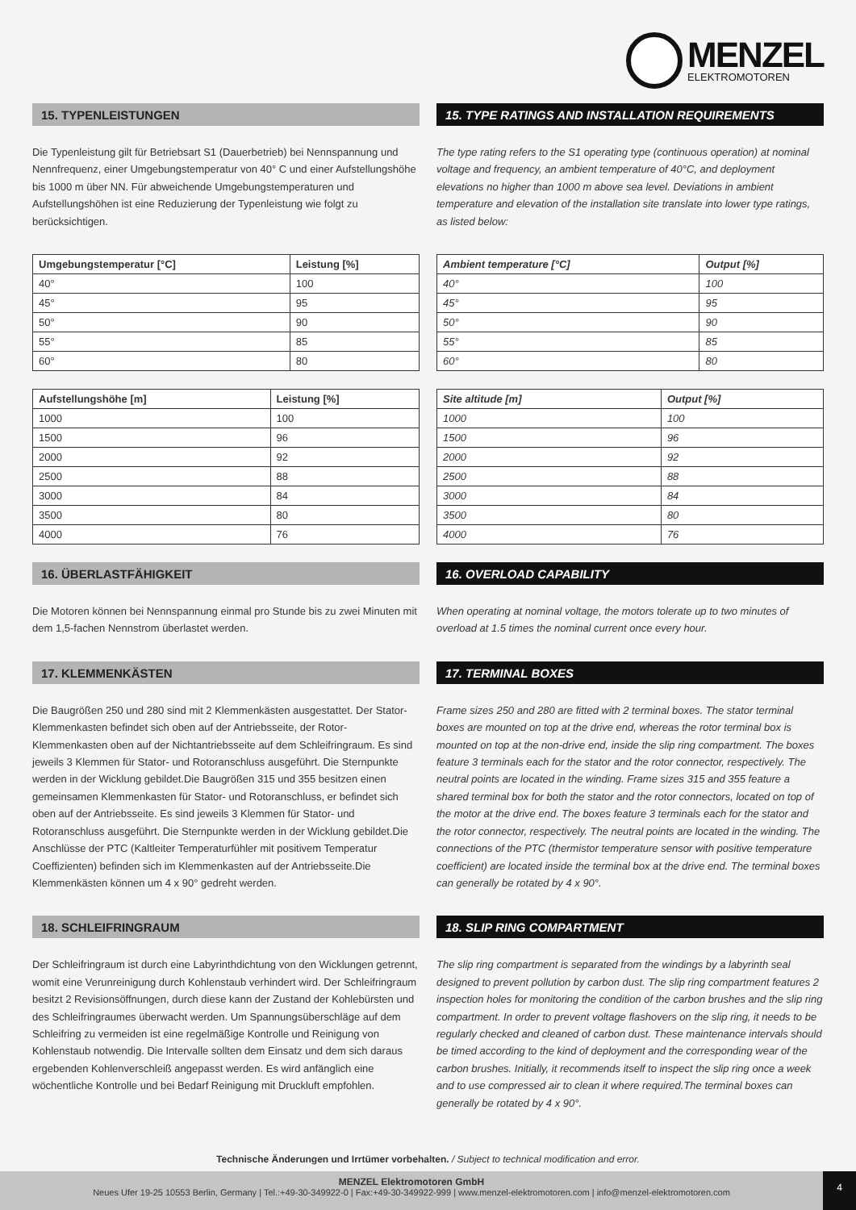MENZEL
ELEKTROMOTOREN
15. TYPENLEISTUNGEN
Die Typenleistung gilt für Betriebsart S1 (Dauerbetrieb) bei Nennspannung und Nennfrequenz, einer Umgebungstemperatur von 40° C und einer Aufstellungshöhe bis 1000 m über NN. Für abweichende Umgebungstemperaturen und Aufstellungshöhen ist eine Reduzierung der Typenleistung wie folgt zu berücksichtigen.
| Umgebungstemperatur [°C] | Leistung [%] |
| --- | --- |
| 40° | 100 |
| 45° | 95 |
| 50° | 90 |
| 55° | 85 |
| 60° | 80 |
| Aufstellungshöhe [m] | Leistung [%] |
| --- | --- |
| 1000 | 100 |
| 1500 | 96 |
| 2000 | 92 |
| 2500 | 88 |
| 3000 | 84 |
| 3500 | 80 |
| 4000 | 76 |
16. ÜBERLASTFÄHIGKEIT
Die Motoren können bei Nennspannung einmal pro Stunde bis zu zwei Minuten mit dem 1,5-fachen Nennstrom überlastet werden.
17. KLEMMENKÄSTEN
Die Baugrößen 250 und 280 sind mit 2 Klemmenkästen ausgestattet. Der Stator-Klemmenkasten befindet sich oben auf der Antriebsseite, der Rotor-Klemmenkasten oben auf der Nichtantriebsseite auf dem Schleifringraum. Es sind jeweils 3 Klemmen für Stator- und Rotoranschluss ausgeführt. Die Sternpunkte werden in der Wicklung gebildet.Die Baugrößen 315 und 355 besitzen einen gemeinsamen Klemmenkasten für Stator- und Rotoranschluss, er befindet sich oben auf der Antriebsseite. Es sind jeweils 3 Klemmen für Stator- und Rotoranschluss ausgeführt. Die Sternpunkte werden in der Wicklung gebildet.Die Anschlüsse der PTC (Kaltleiter Temperaturfühler mit positivem Temperatur Coeffizienten) befinden sich im Klemmenkasten auf der Antriebsseite.Die Klemmenkästen können um 4 x 90° gedreht werden.
18. SCHLEIFRINGRAUM
Der Schleifringraum ist durch eine Labyrinthdichtung von den Wicklungen getrennt, womit eine Verunreinigung durch Kohlenstaub verhindert wird. Der Schleifringraum besitzt 2 Revisionsöffnungen, durch diese kann der Zustand der Kohlebürsten und des Schleifringraumes überwacht werden. Um Spannungsüberschläge auf dem Schleifring zu vermeiden ist eine regelmäßige Kontrolle und Reinigung von Kohlenstaub notwendig. Die Intervalle sollten dem Einsatz und dem sich daraus ergebenden Kohlenverschleiß angepasst werden. Es wird anfänglich eine wöchentliche Kontrolle und bei Bedarf Reinigung mit Druckluft empfohlen.
15. TYPE RATINGS AND INSTALLATION REQUIREMENTS
The type rating refers to the S1 operating type (continuous operation) at nominal voltage and frequency, an ambient temperature of 40°C, and deployment elevations no higher than 1000 m above sea level. Deviations in ambient temperature and elevation of the installation site translate into lower type ratings, as listed below:
| Ambient temperature [°C] | Output [%] |
| --- | --- |
| 40° | 100 |
| 45° | 95 |
| 50° | 90 |
| 55° | 85 |
| 60° | 80 |
| Site altitude [m] | Output [%] |
| --- | --- |
| 1000 | 100 |
| 1500 | 96 |
| 2000 | 92 |
| 2500 | 88 |
| 3000 | 84 |
| 3500 | 80 |
| 4000 | 76 |
16. OVERLOAD CAPABILITY
When operating at nominal voltage, the motors tolerate up to two minutes of overload at 1.5 times the nominal current once every hour.
17. TERMINAL BOXES
Frame sizes 250 and 280 are fitted with 2 terminal boxes. The stator terminal boxes are mounted on top at the drive end, whereas the rotor terminal box is mounted on top at the non-drive end, inside the slip ring compartment. The boxes feature 3 terminals each for the stator and the rotor connector, respectively. The neutral points are located in the winding. Frame sizes 315 and 355 feature a shared terminal box for both the stator and the rotor connectors, located on top of the motor at the drive end. The boxes feature 3 terminals each for the stator and the rotor connector, respectively. The neutral points are located in the winding. The connections of the PTC (thermistor temperature sensor with positive temperature coefficient) are located inside the terminal box at the drive end. The terminal boxes can generally be rotated by 4 x 90°.
18. SLIP RING COMPARTMENT
The slip ring compartment is separated from the windings by a labyrinth seal designed to prevent pollution by carbon dust. The slip ring compartment features 2 inspection holes for monitoring the condition of the carbon brushes and the slip ring compartment. In order to prevent voltage flashovers on the slip ring, it needs to be regularly checked and cleaned of carbon dust. These maintenance intervals should be timed according to the kind of deployment and the corresponding wear of the carbon brushes. Initially, it recommends itself to inspect the slip ring once a week and to use compressed air to clean it where required.The terminal boxes can generally be rotated by 4 x 90°.
Technische Änderungen und Irrtümer vorbehalten. / Subject to technical modification and error.
MENZEL Elektromotoren GmbH
Neues Ufer 19-25 10553 Berlin, Germany | Tel.:+49-30-349922-0 | Fax:+49-30-349922-999 | www.menzel-elektromotoren.com | info@menzel-elektromotoren.com
4